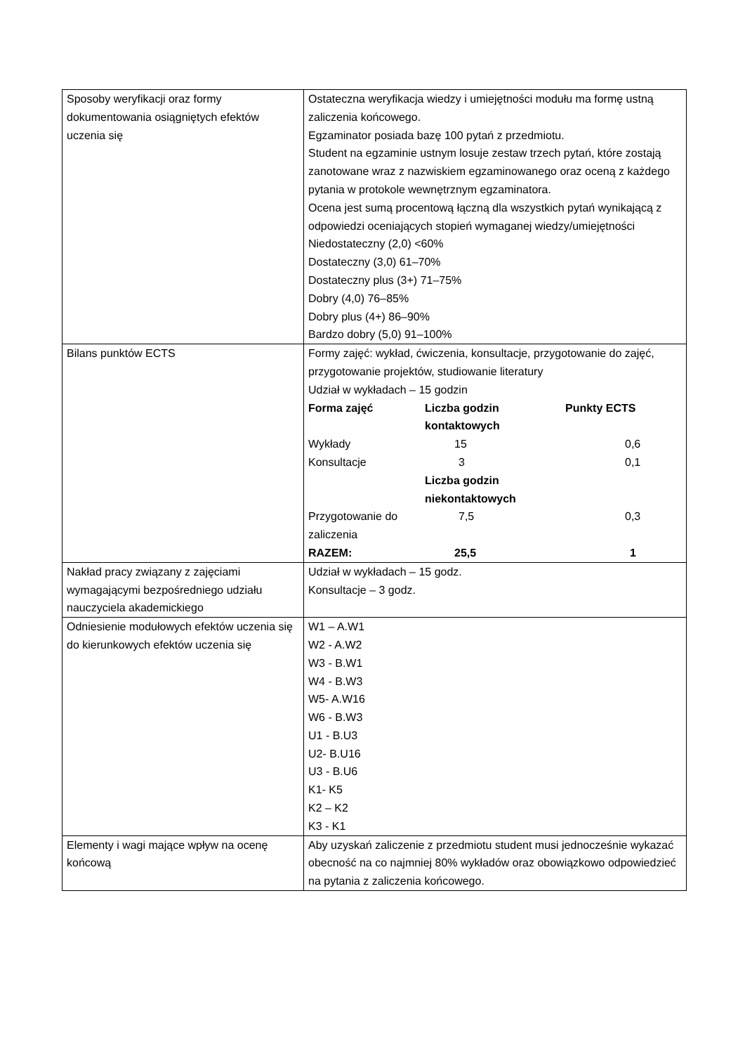| Sposoby weryfikacji oraz formy dokumentowania osiągniętych efektów uczenia się | Ostateczna weryfikacja wiedzy i umiejętności modułu ma formę ustną zaliczenia końcowego. Egzaminator posiada bazę 100 pytań z przedmiotu. Student na egzaminie ustnym losuje zestaw trzech pytań, które zostają zanotowane wraz z nazwiskiem egzaminowanego oraz oceną z każdego pytania w protokole wewnętrznym egzaminatora. Ocena jest sumą procentową łączną dla wszystkich pytań wynikającą z odpowiedzi oceniających stopień wymaganej wiedzy/umiejętności Niedostateczny (2,0) <60% Dostateczny (3,0) 61–70% Dostateczny plus (3+) 71–75% Dobry (4,0) 76–85% Dobry plus (4+) 86–90% Bardzo dobry (5,0) 91–100% |
| Bilans punktów ECTS | Formy zajęć: wykład, ćwiczenia, konsultacje, przygotowanie do zajęć, przygotowanie projektów, studiowanie literatury Udział w wykładach – 15 godzin / Forma zajęć / Liczba godzin kontaktowych / Punkty ECTS / / Wykłady / 15 / 0,6 / / Konsultacje / 3 / 0,1 / / / Liczba godzin niekontaktowych / / / Przygotowanie do zaliczenia / 7,5 / 0,3 / / RAZEM: / 25,5 / 1 / |
| Nakład pracy związany z zajęciami wymagającymi bezpośredniego udziału nauczyciela akademickiego | Udział w wykładach – 15 godz. Konsultacje – 3 godz. |
| Odniesienie modułowych efektów uczenia się do kierunkowych efektów uczenia się | W1 – A.W1 W2 - A.W2 W3 - B.W1 W4 - B.W3 W5- A.W16 W6 - B.W3 U1 - B.U3 U2- B.U16 U3 - B.U6 K1- K5 K2 – K2 K3 - K1 |
| Elementy i wagi mające wpływ na ocenę końcową | Aby uzyskań zaliczenie z przedmiotu student musi jednocześnie wykazać obecność na co najmniej 80% wykładów oraz obowiązkowo odpowiedzieć na pytania z zaliczenia końcowego. |